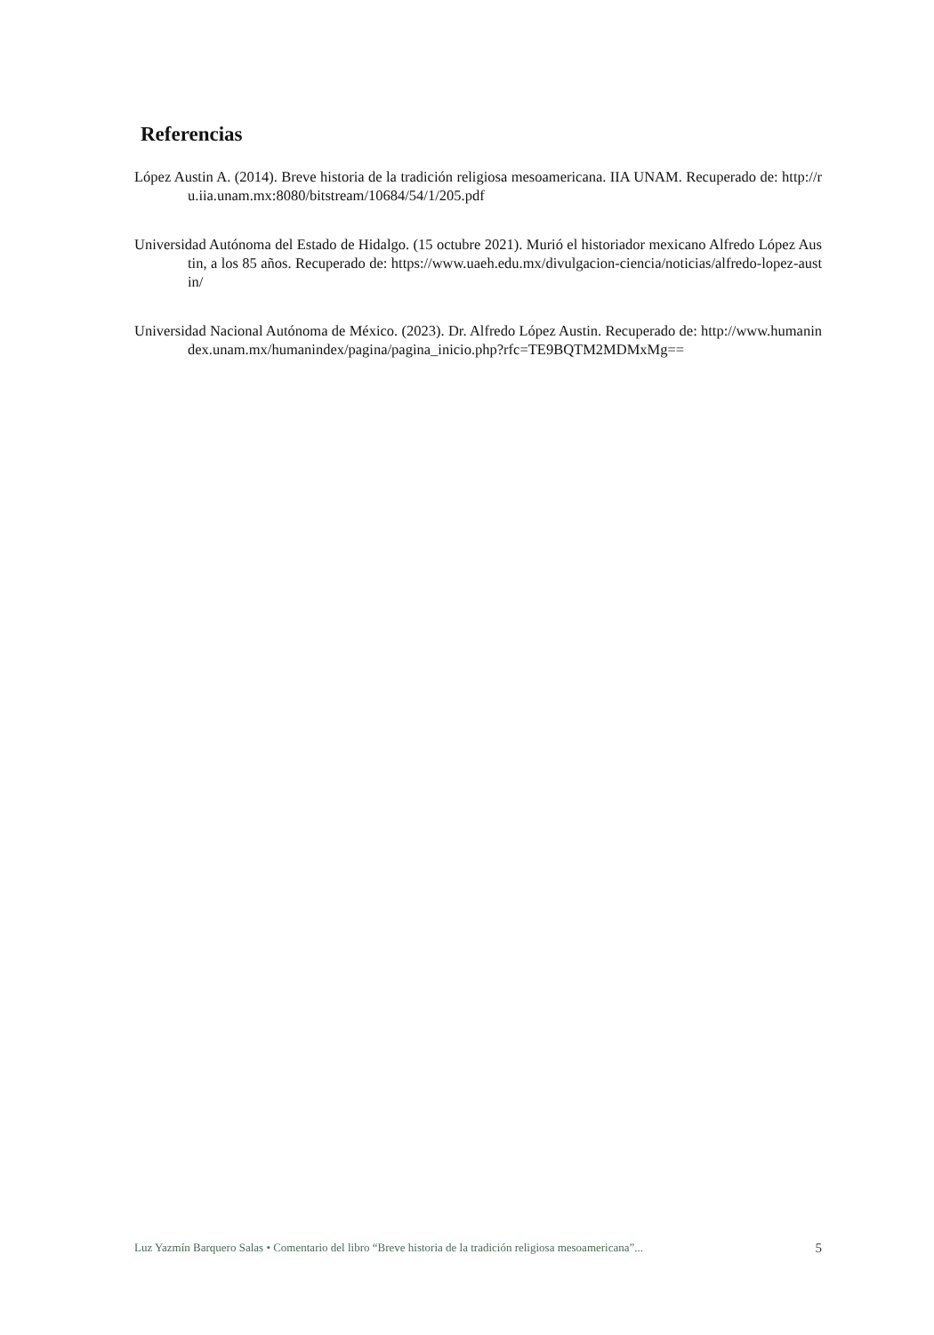Referencias
López Austin A. (2014). Breve historia de la tradición religiosa mesoamericana. IIA UNAM. Recuperado de: http://ru.iia.unam.mx:8080/bitstream/10684/54/1/205.pdf
Universidad Autónoma del Estado de Hidalgo. (15 octubre 2021). Murió el historiador mexicano Alfredo López Austin, a los 85 años. Recuperado de: https://www.uaeh.edu.mx/divulgacion-ciencia/noticias/alfredo-lopez-austin/
Universidad Nacional Autónoma de México. (2023). Dr. Alfredo López Austin. Recuperado de: http://www.humanindex.unam.mx/humanindex/pagina/pagina_inicio.php?rfc=TE9BQTM2MDMxMg==
Luz Yazmín Barquero Salas • Comentario del libro “Breve historia de la tradición religiosa mesoamericana”... 5